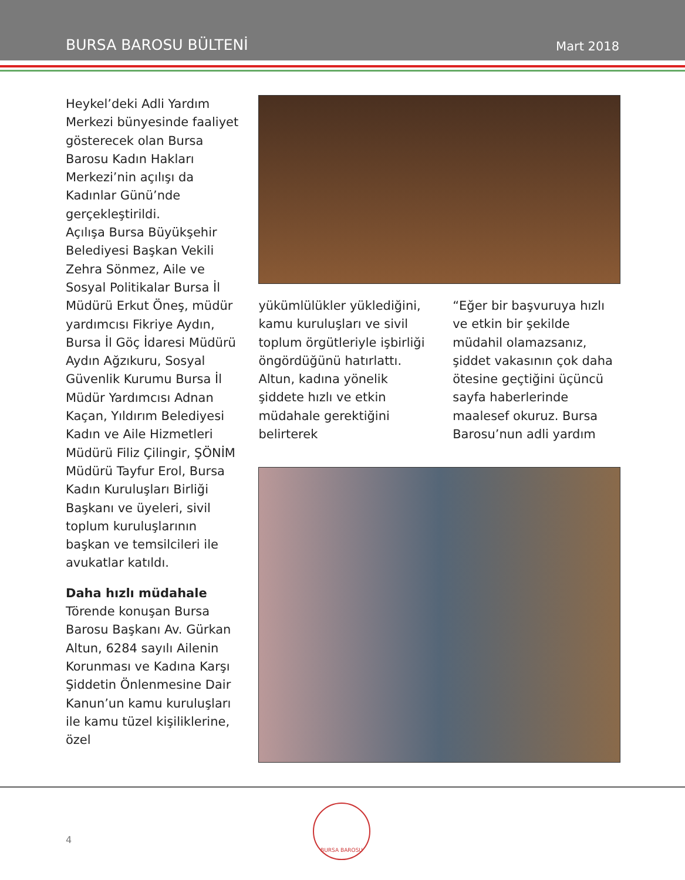BURSA BAROSU BÜLTENİ Mart 2018
Heykel’deki Adli Yardım Merkezi bünyesinde faaliyet gösterecek olan Bursa Barosu Kadın Hakları Merkezi’nin açılışı da Kadınlar Günü’nde gerçekleştirildi.
Açılışa Bursa Büyükşehir Belediyesi Başkan Vekili Zehra Sönmez, Aile ve Sosyal Politikalar Bursa İl Müdürü Erkut Öneş, müdür yardımcısı Fikriye Aydın, Bursa İl Göç İdaresi Müdürü Aydın Ağzıkuru, Sosyal Güvenlik Kurumu Bursa İl Müdür Yardımcısı Adnan Kaçan, Yıldırım Belediyesi Kadın ve Aile Hizmetleri Müdürü Filiz Çilingir, ŞÖNİM Müdürü Tayfur Erol, Bursa Kadın Kuruluşları Birliği Başkanı ve üyeleri, sivil toplum kuruluşlarının başkan ve temsilcileri ile avukatlar katıldı.
Daha hızlı müdahale
Törende konuşan Bursa Barosu Başkanı Av. Gürkan Altun, 6284 sayılı Ailenin Korunması ve Kadına Karşı Şiddetin Önlenmesine Dair Kanun’un kamu kuruluşları ile kamu tüzel kişiliklerine, özel
yükümlülükler yüklediğini, kamu kuruluşları ve sivil toplum örgütleriyle işbirliği öngördüğünü hatırlattı. Altun, kadına yönelik şiddete hızlı ve etkin müdahale gerektiğini belirterek
“Eğer bir başvuruya hızlı ve etkin bir şekilde müdahil olamazsanız, şiddet vakasının çok daha ötesine geçtiğini üçüncü sayfa haberlerinde maalesef okuruz. Bursa Barosu’nun adli yardım
4
BURSA BAROSU